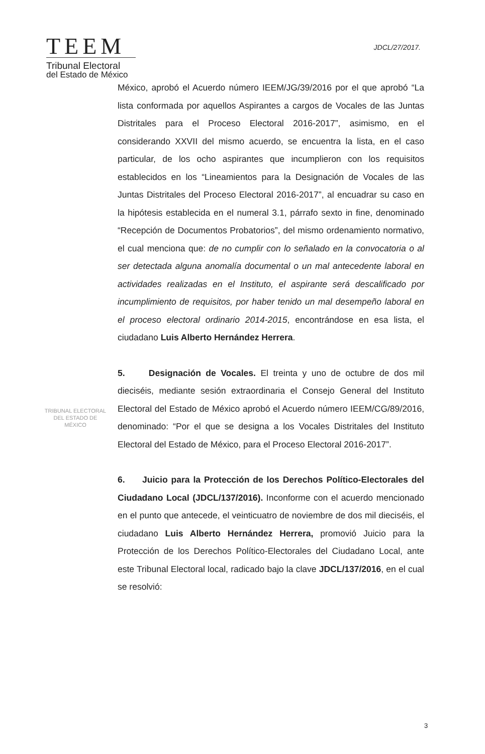TEEM
Tribunal Electoral
del Estado de México
JDCL/27/2017.
México, aprobó el Acuerdo número IEEM/JG/39/2016 por el que aprobó “La lista conformada por aquellos Aspirantes a cargos de Vocales de las Juntas Distritales para el Proceso Electoral 2016-2017”, asimismo, en el considerando XXVII del mismo acuerdo, se encuentra la lista, en el caso particular, de los ocho aspirantes que incumplieron con los requisitos establecidos en los “Lineamientos para la Designación de Vocales de las Juntas Distritales del Proceso Electoral 2016-2017”, al encuadrar su caso en la hipótesis establecida en el numeral 3.1, párrafo sexto in fine, denominado “Recepción de Documentos Probatorios”, del mismo ordenamiento normativo, el cual menciona que: de no cumplir con lo señalado en la convocatoria o al ser detectada alguna anomalía documental o un mal antecedente laboral en actividades realizadas en el Instituto, el aspirante será descalificado por incumplimiento de requisitos, por haber tenido un mal desempeño laboral en el proceso electoral ordinario 2014-2015, encontrándose en esa lista, el ciudadano Luis Alberto Hernández Herrera.
5. Designación de Vocales. El treinta y uno de octubre de dos mil dieciséis, mediante sesión extraordinaria el Consejo General del Instituto Electoral del Estado de México aprobó el Acuerdo número IEEM/CG/89/2016, denominado: “Por el que se designa a los Vocales Distritales del Instituto Electoral del Estado de México, para el Proceso Electoral 2016-2017”.
6. Juicio para la Protección de los Derechos Político-Electorales del Ciudadano Local (JDCL/137/2016). Inconforme con el acuerdo mencionado en el punto que antecede, el veinticuatro de noviembre de dos mil dieciséis, el ciudadano Luis Alberto Hernández Herrera, promovió Juicio para la Protección de los Derechos Político-Electorales del Ciudadano Local, ante este Tribunal Electoral local, radicado bajo la clave JDCL/137/2016, en el cual se resolvió:
TRIBUNAL ELECTORAL
DEL ESTADO DE
MÉXICO
3